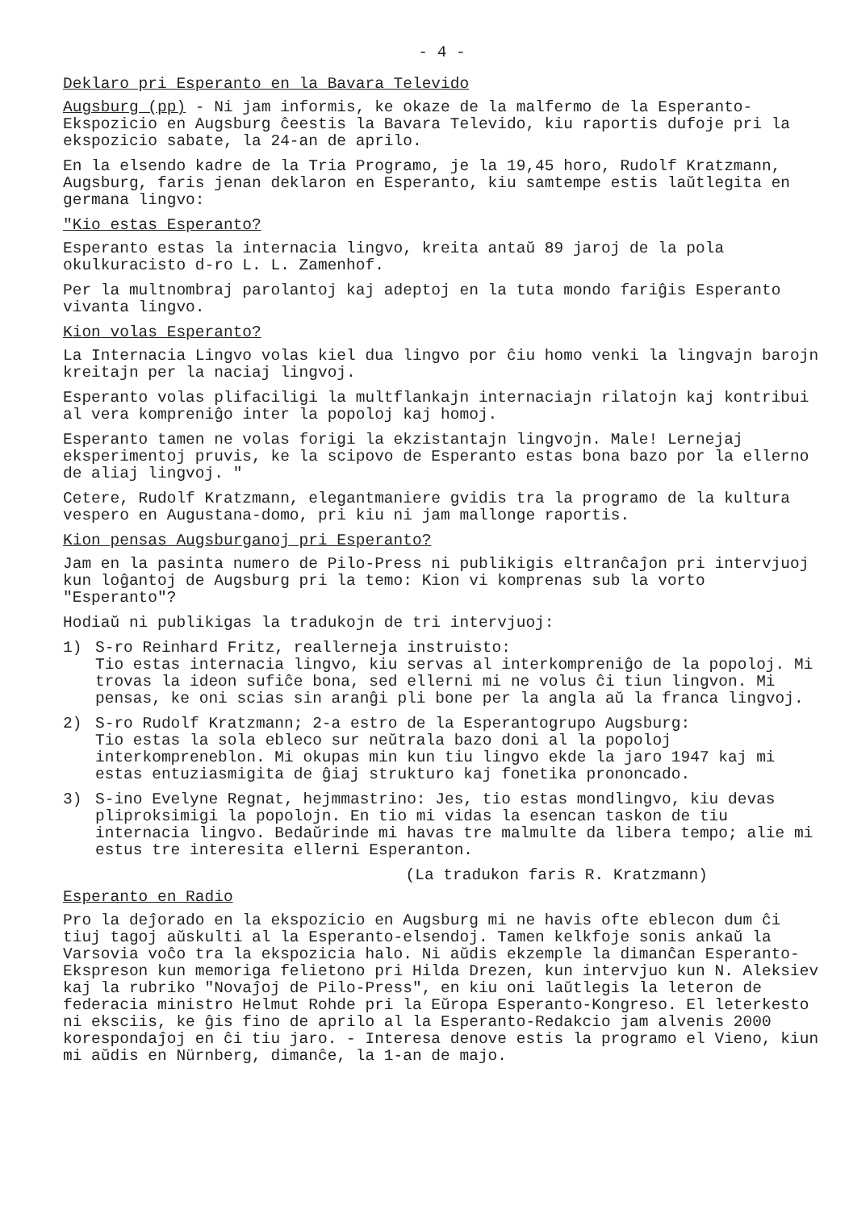- 4 -
Deklaro pri Esperanto en la Bavara Televido
Augsburg (pp) - Ni jam informis, ke okaze de la malfermo de la Esperanto-Ekspozicio en Augsburg ĉeestis la Bavara Televido, kiu raportis dufoje pri la ekspozicio sabate, la 24-an de aprilo.
En la elsendo kadre de la Tria Programo, je la 19,45 horo, Rudolf Kratzmann, Augsburg, faris jenan deklaron en Esperanto, kiu samtempe estis laŭtlegita en germana lingvo:
"Kio estas Esperanto?
Esperanto estas la internacia lingvo, kreita antaŭ 89 jaroj de la pola okulkuracisto d-ro L. L. Zamenhof.
Per la multnombraj parolantoj kaj adeptoj en la tuta mondo fariĝis Esperanto vivanta lingvo.
Kion volas Esperanto?
La Internacia Lingvo volas kiel dua lingvo por ĉiu homo venki la lingvajn barojn kreitajn per la naciaj lingvoj.
Esperanto volas plifaciligi la multflankajn internaciajn rilatojn kaj kontribui al vera kompreniĝo inter la popoloj kaj homoj.
Esperanto tamen ne volas forigi la ekzistantajn lingvojn. Male! Lernejaj eksperimentoj pruvis, ke la scipovo de Esperanto estas bona bazo por la ellerno de aliaj lingvoj. "
Cetere, Rudolf Kratzmann, elegantmaniere gvidis tra la programo de la kultura vespero en Augustana-domo, pri kiu ni jam mallonge raportis.
Kion pensas Augsburganoj pri Esperanto?
Jam en la pasinta numero de Pilo-Press ni publikigis eltranĉaĵon pri intervjuoj kun loĝantoj de Augsburg pri la temo: Kion vi komprenas sub la vorto "Esperanto"?
Hodiaŭ ni publikigas la tradukojn de tri intervjuoj:
1) S-ro Reinhard Fritz, reallerneja instruisto:
Tio estas internacia lingvo, kiu servas al interkompreniĝo de la popoloj. Mi trovas la ideon sufiĉe bona, sed ellerni mi ne volus ĉi tiun lingvon. Mi pensas, ke oni scias sin aranĝi pli bone per la angla aŭ la franca lingvoj.
2) S-ro Rudolf Kratzmann; 2-a estro de la Esperantogrupo Augsburg:
Tio estas la sola ebleco sur neŭtrala bazo doni al la popoloj interkompreneblon. Mi okupas min kun tiu lingvo ekde la jaro 1947 kaj mi estas entuziasmigita de ĝiaj strukturo kaj fonetika prononcado.
3) S-ino Evelyne Regnat, hejmmastrino: Jes, tio estas mondlingvo, kiu devas pliproksimigi la popolojn. En tio mi vidas la esencan taskon de tiu internacia lingvo. Bedaŭrinde mi havas tre malmulte da libera tempo; alie mi estus tre interesita ellerni Esperanton.
(La tradukon faris R. Kratzmann)
Esperanto en Radio
Pro la deĵorado en la ekspozicio en Augsburg mi ne havis ofte eblecon dum ĉi tiuj tagoj aŭskulti al la Esperanto-elsendoj. Tamen kelkfoje sonis ankaŭ la Varsovia voĉo tra la ekspozicia halo. Ni aŭdis ekzemple la dimanĉan Esperanto-Ekspreson kun memoriga felietono pri Hilda Drezen, kun intervjuo kun N. Aleksiev kaj la rubriko "Novaĵoj de Pilo-Press", en kiu oni laŭtlegis la leteron de federacia ministro Helmut Rohde pri la Eŭropa Esperanto-Kongreso. El leterkesto ni eksciis, ke ĝis fino de aprilo al la Esperanto-Redakcio jam alvenis 2000 korespondaĵoj en ĉi tiu jaro. - Interesa denove estis la programo el Vieno, kiun mi aŭdis en Nürnberg, dimanĉe, la 1-an de majo.